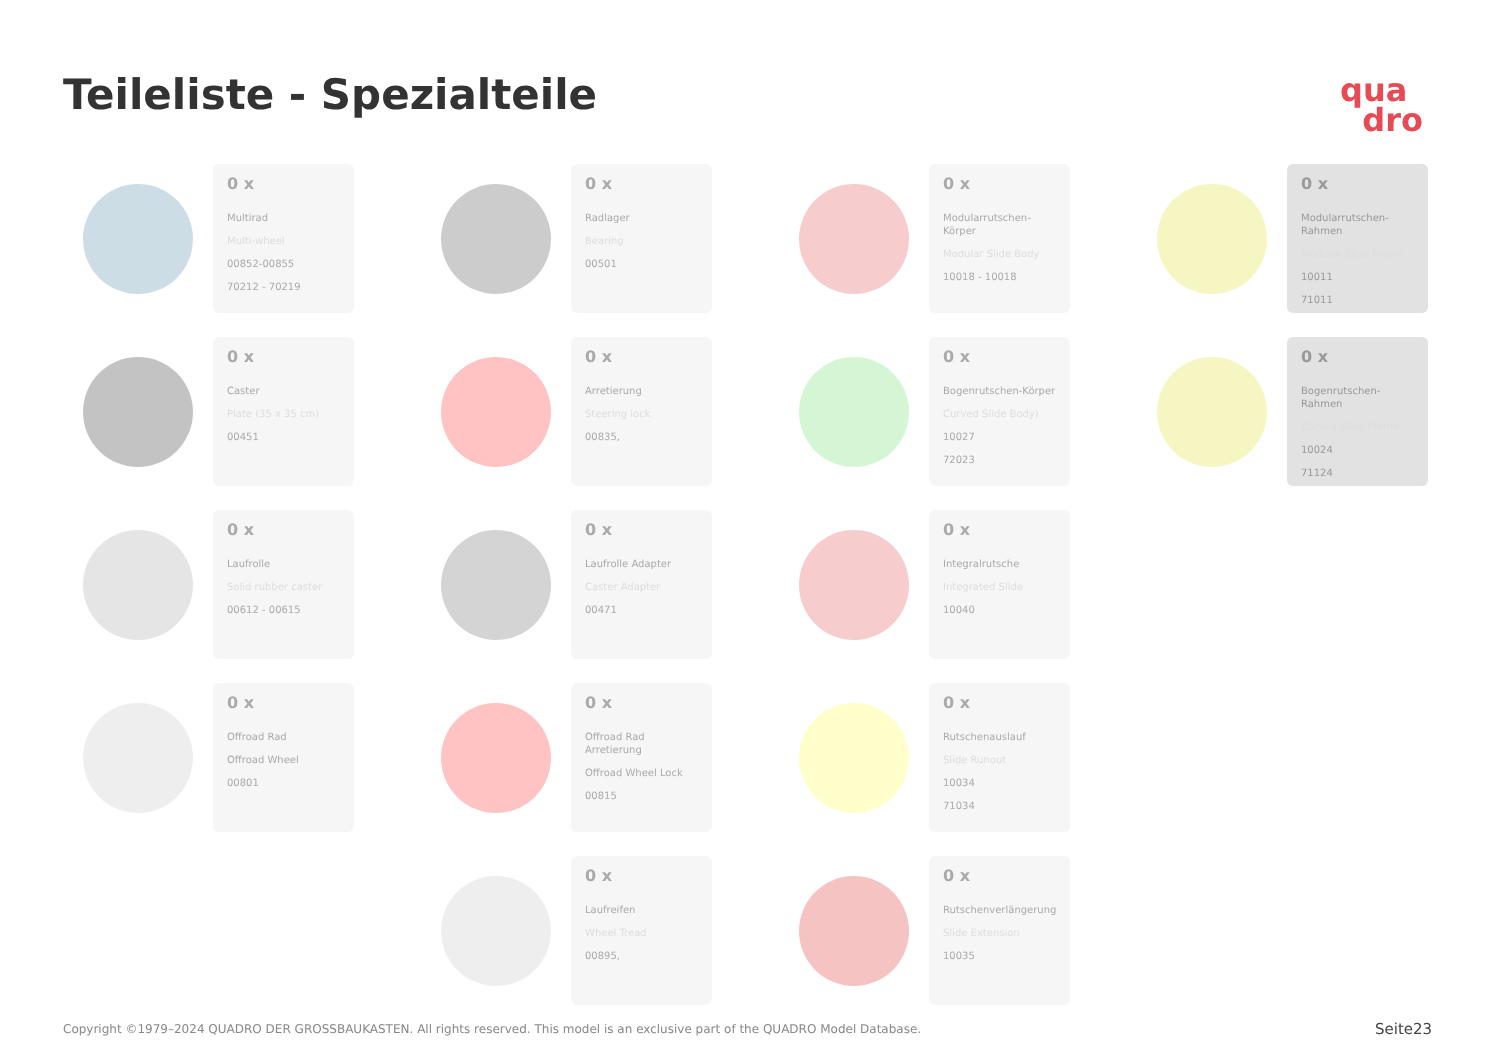Teileliste - Spezialteile
qua
dro
0 x
Multirad
Multi-wheel
00852-00855
70212 - 70219
0 x
Radlager
Bearing
00501
0 x
Modularrutschen-Körper
Modular Slide Body
10018 - 10018
0 x
Modularrutschen-Rahmen
Modular Slide Frame
10011
71011
0 x
Caster
Plate (35 x 35 cm)
00451
0 x
Arretierung
Steering lock
00835,
0 x
Bogenrutschen-Körper
Curved Slide Body)
10027
72023
0 x
Bogenrutschen-Rahmen
Curved Slide Frame
10024
71124
0 x
Laufrolle
Solid rubber caster
00612 - 00615
0 x
Laufrolle Adapter
Caster Adapter
00471
0 x
Integralrutsche
Integrated Slide
10040
0 x
Offroad Rad
Offroad Wheel
00801
0 x
Offroad Rad Arretierung
Offroad Wheel Lock
00815
0 x
Rutschenauslauf
Slide Runout
10034
71034
0 x
Laufreifen
Wheel Tread
00895,
0 x
Rutschenverlängerung
Slide Extension
10035
Copyright ©1979–2024 QUADRO DER GROSSBAUKASTEN. All rights reserved. This model is an exclusive part of the QUADRO Model Database.
Seite23